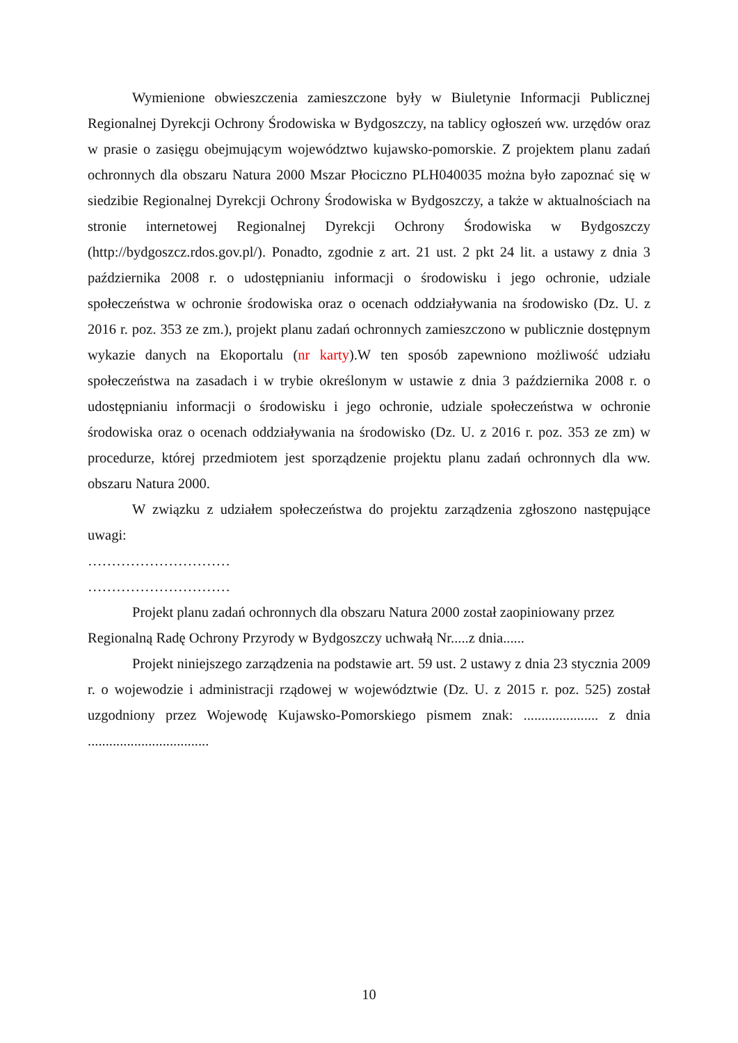Wymienione obwieszczenia zamieszczone były w Biuletynie Informacji Publicznej Regionalnej Dyrekcji Ochrony Środowiska w Bydgoszczy, na tablicy ogłoszeń ww. urzędów oraz w prasie o zasięgu obejmującym województwo kujawsko-pomorskie. Z projektem planu zadań ochronnych dla obszaru Natura 2000 Mszar Płociczno PLH040035 można było zapoznać się w siedzibie Regionalnej Dyrekcji Ochrony Środowiska w Bydgoszczy, a także w aktualnościach na stronie internetowej Regionalnej Dyrekcji Ochrony Środowiska w Bydgoszczy (http://bydgoszcz.rdos.gov.pl/). Ponadto, zgodnie z art. 21 ust. 2 pkt 24 lit. a ustawy z dnia 3 października 2008 r. o udostępnianiu informacji o środowisku i jego ochronie, udziale społeczeństwa w ochronie środowiska oraz o ocenach oddziaływania na środowisko (Dz. U. z 2016 r. poz. 353 ze zm.), projekt planu zadań ochronnych zamieszczono w publicznie dostępnym wykazie danych na Ekoportalu (nr karty).W ten sposób zapewniono możliwość udziału społeczeństwa na zasadach i w trybie określonym w ustawie z dnia 3 października 2008 r. o udostępnianiu informacji o środowisku i jego ochronie, udziale społeczeństwa w ochronie środowiska oraz o ocenach oddziaływania na środowisko (Dz. U. z 2016 r. poz. 353 ze zm) w procedurze, której przedmiotem jest sporządzenie projektu planu zadań ochronnych dla ww. obszaru Natura 2000.
W związku z udziałem społeczeństwa do projektu zarządzenia zgłoszono następujące uwagi:
…………………………
…………………………
Projekt planu zadań ochronnych dla obszaru Natura 2000 został zaopiniowany przez Regionalną Radę Ochrony Przyrody w Bydgoszczy uchwałą Nr.....z dnia......
Projekt niniejszego zarządzenia na podstawie art. 59 ust. 2 ustawy z dnia 23 stycznia 2009 r. o wojewodzie i administracji rządowej w województwie (Dz. U. z 2015 r. poz. 525) został uzgodniony przez Wojewodę Kujawsko-Pomorskiego pismem znak: ..................... z dnia ..................................
10